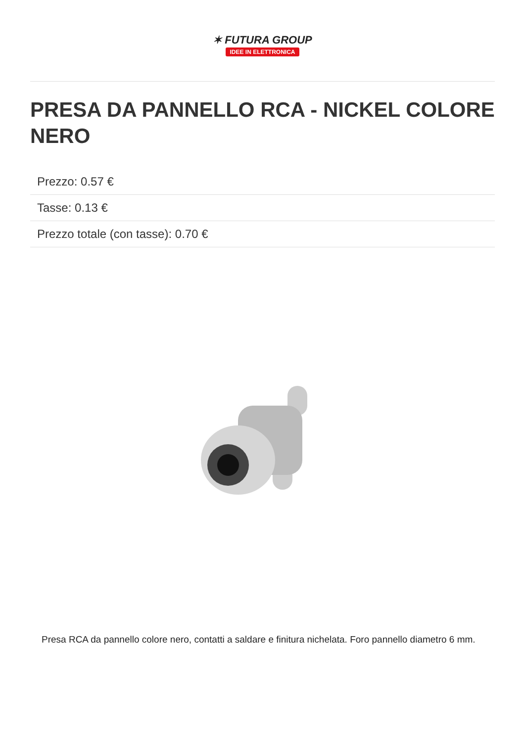✶ FUTURA GROUP
IDEE IN ELETTRONICA
PRESA DA PANNELLO RCA - NICKEL COLORE NERO
Prezzo: 0.57 €
Tasse: 0.13 €
Prezzo totale (con tasse): 0.70 €
Presa RCA da pannello colore nero, contatti a saldare e finitura nichelata. Foro pannello diametro 6 mm.